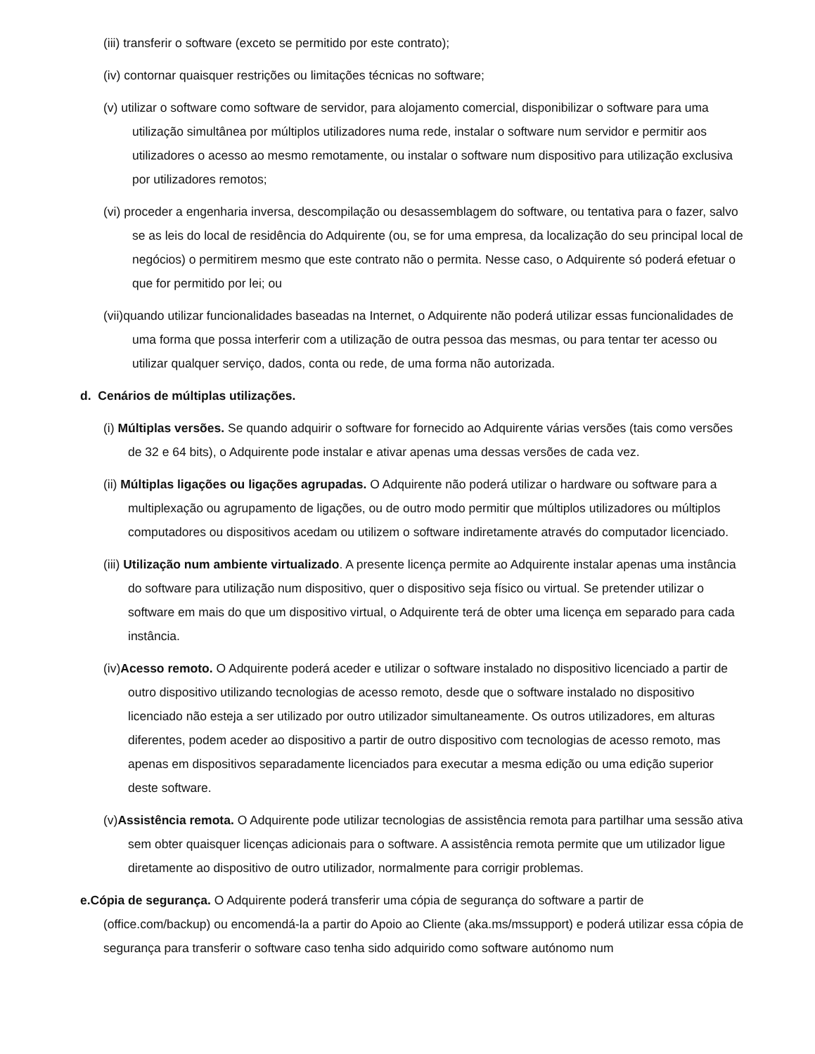(iii) transferir o software (exceto se permitido por este contrato);
(iv) contornar quaisquer restrições ou limitações técnicas no software;
(v) utilizar o software como software de servidor, para alojamento comercial, disponibilizar o software para uma utilização simultânea por múltiplos utilizadores numa rede, instalar o software num servidor e permitir aos utilizadores o acesso ao mesmo remotamente, ou instalar o software num dispositivo para utilização exclusiva por utilizadores remotos;
(vi) proceder a engenharia inversa, descompilação ou desassemblagem do software, ou tentativa para o fazer, salvo se as leis do local de residência do Adquirente (ou, se for uma empresa, da localização do seu principal local de negócios) o permitirem mesmo que este contrato não o permita. Nesse caso, o Adquirente só poderá efetuar o que for permitido por lei; ou
(vii)quando utilizar funcionalidades baseadas na Internet, o Adquirente não poderá utilizar essas funcionalidades de uma forma que possa interferir com a utilização de outra pessoa das mesmas, ou para tentar ter acesso ou utilizar qualquer serviço, dados, conta ou rede, de uma forma não autorizada.
d. Cenários de múltiplas utilizações.
(i) Múltiplas versões. Se quando adquirir o software for fornecido ao Adquirente várias versões (tais como versões de 32 e 64 bits), o Adquirente pode instalar e ativar apenas uma dessas versões de cada vez.
(ii) Múltiplas ligações ou ligações agrupadas. O Adquirente não poderá utilizar o hardware ou software para a multiplexação ou agrupamento de ligações, ou de outro modo permitir que múltiplos utilizadores ou múltiplos computadores ou dispositivos acedam ou utilizem o software indiretamente através do computador licenciado.
(iii) Utilização num ambiente virtualizado. A presente licença permite ao Adquirente instalar apenas uma instância do software para utilização num dispositivo, quer o dispositivo seja físico ou virtual. Se pretender utilizar o software em mais do que um dispositivo virtual, o Adquirente terá de obter uma licença em separado para cada instância.
(iv)Acesso remoto. O Adquirente poderá aceder e utilizar o software instalado no dispositivo licenciado a partir de outro dispositivo utilizando tecnologias de acesso remoto, desde que o software instalado no dispositivo licenciado não esteja a ser utilizado por outro utilizador simultaneamente. Os outros utilizadores, em alturas diferentes, podem aceder ao dispositivo a partir de outro dispositivo com tecnologias de acesso remoto, mas apenas em dispositivos separadamente licenciados para executar a mesma edição ou uma edição superior deste software.
(v)Assistência remota. O Adquirente pode utilizar tecnologias de assistência remota para partilhar uma sessão ativa sem obter quaisquer licenças adicionais para o software. A assistência remota permite que um utilizador ligue diretamente ao dispositivo de outro utilizador, normalmente para corrigir problemas.
e.Cópia de segurança. O Adquirente poderá transferir uma cópia de segurança do software a partir de (office.com/backup) ou encomendá-la a partir do Apoio ao Cliente (aka.ms/mssupport) e poderá utilizar essa cópia de segurança para transferir o software caso tenha sido adquirido como software autónomo num